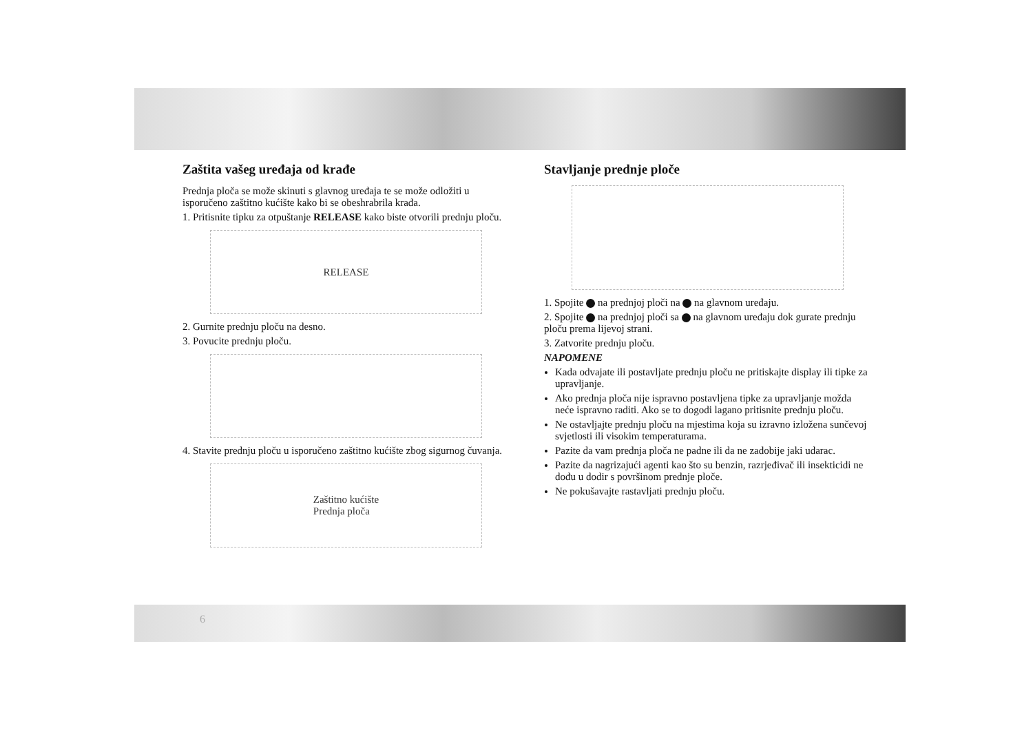Zaštita vašeg uređaja od krađe
Prednja ploča se može skinuti s glavnog uređaja te se može odložiti u isporučeno zaštitno kućište kako bi se obeshrabrila krađa.
1. Pritisnite tipku za otpuštanje RELEASE kako biste otvorili prednju ploču.
RELEASE
2. Gurnite prednju ploču na desno.
3. Povucite prednju ploču.
4. Stavite prednju ploču u isporučeno zaštitno kućište zbog sigurnog čuvanja.
Zaštitno kućište
Prednja ploča
Stavljanje prednje ploče
1. Spojite na prednjoj ploči na na glavnom uređaju.
2. Spojite na prednjoj ploči sa na glavnom uređaju dok gurate prednju ploču prema lijevoj strani.
3. Zatvorite prednju ploču.
NAPOMENE
Kada odvajate ili postavljate prednju ploču ne pritiskajte display ili tipke za upravljanje.
Ako prednja ploča nije ispravno postavljena tipke za upravljanje možda neće ispravno raditi. Ako se to dogodi lagano pritisnite prednju ploču.
Ne ostavljajte prednju ploču na mjestima koja su izravno izložena sunčevoj svjetlosti ili visokim temperaturama.
Pazite da vam prednja ploča ne padne ili da ne zadobije jaki udarac.
Pazite da nagrizajući agenti kao što su benzin, razrjeđivač ili insekticidi ne dođu u dodir s površinom prednje ploče.
Ne pokušavajte rastavljati prednju ploču.
6